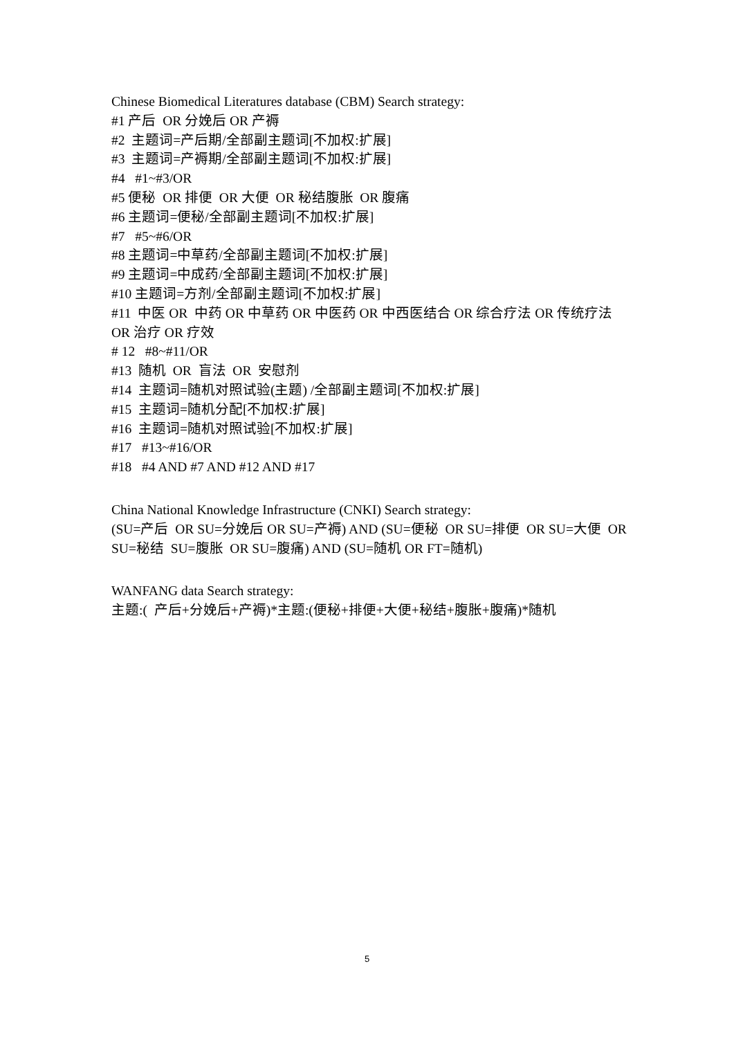Chinese Biomedical Literatures database (CBM) Search strategy:
#1 产后 OR 分娩后 OR 产褥
#2 主题词=产后期/全部副主题词[不加权:扩展]
#3 主题词=产褥期/全部副主题词[不加权:扩展]
#4 #1~#3/OR
#5 便秘 OR 排便 OR 大便 OR 秘结腹胀 OR 腹痛
#6 主题词=便秘/全部副主题词[不加权:扩展]
#7 #5~#6/OR
#8 主题词=中草药/全部副主题词[不加权:扩展]
#9 主题词=中成药/全部副主题词[不加权:扩展]
#10 主题词=方剂/全部副主题词[不加权:扩展]
#11 中医 OR 中药 OR 中草药 OR 中医药 OR 中西医结合 OR 综合疗法 OR 传统疗法 OR 治疗 OR 疗效
# 12 #8~#11/OR
#13 随机 OR 盲法 OR 安慰剂
#14 主题词=随机对照试验(主题) /全部副主题词[不加权:扩展]
#15 主题词=随机分配[不加权:扩展]
#16 主题词=随机对照试验[不加权:扩展]
#17 #13~#16/OR
#18 #4 AND #7 AND #12 AND #17
China National Knowledge Infrastructure (CNKI) Search strategy:
(SU=产后 OR SU=分娩后 OR SU=产褥) AND (SU=便秘 OR SU=排便 OR SU=大便 OR SU=秘结 SU=腹胀 OR SU=腹痛) AND (SU=随机 OR FT=随机)
WANFANG data Search strategy:
主题:( 产后+分娩后+产褥)*主题:(便秘+排便+大便+秘结+腹胀+腹痛)*随机
5